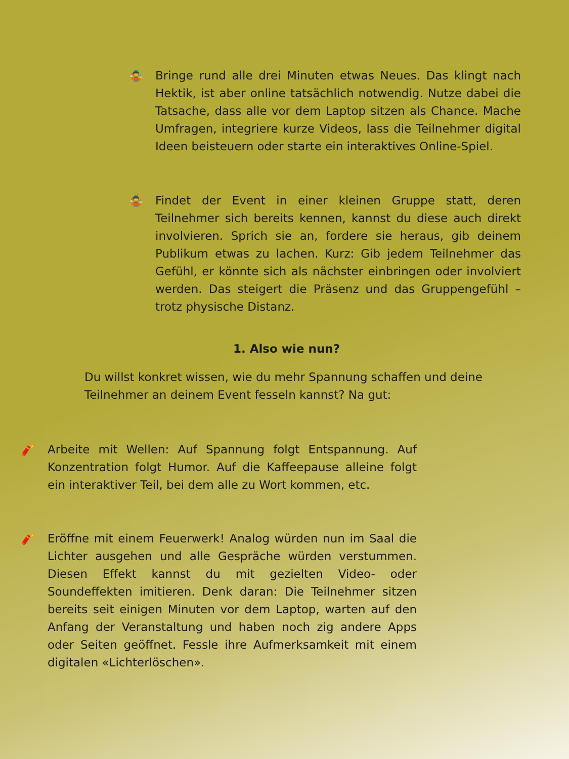🤹 Bringe rund alle drei Minuten etwas Neues. Das klingt nach Hektik, ist aber online tatsächlich notwendig. Nutze dabei die Tatsache, dass alle vor dem Laptop sitzen als Chance. Mache Umfragen, integriere kurze Videos, lass die Teilnehmer digital Ideen beisteuern oder starte ein interaktives Online-Spiel.
🤹 Findet der Event in einer kleinen Gruppe statt, deren Teilnehmer sich bereits kennen, kannst du diese auch direkt involvieren. Sprich sie an, fordere sie heraus, gib deinem Publikum etwas zu lachen. Kurz: Gib jedem Teilnehmer das Gefühl, er könnte sich als nächster einbringen oder involviert werden. Das steigert die Präsenz und das Gruppengefühl – trotz physische Distanz.
1. Also wie nun?
Du willst konkret wissen, wie du mehr Spannung schaffen und deine Teilnehmer an deinem Event fesseln kannst? Na gut:
🧨 Arbeite mit Wellen: Auf Spannung folgt Entspannung. Auf Konzentration folgt Humor. Auf die Kaffeepause alleine folgt ein interaktiver Teil, bei dem alle zu Wort kommen, etc.
🧨 Eröffne mit einem Feuerwerk! Analog würden nun im Saal die Lichter ausgehen und alle Gespräche würden verstummen. Diesen Effekt kannst du mit gezielten Video- oder Soundeffekten imitieren. Denk daran: Die Teilnehmer sitzen bereits seit einigen Minuten vor dem Laptop, warten auf den Anfang der Veranstaltung und haben noch zig andere Apps oder Seiten geöffnet. Fessle ihre Aufmerksamkeit mit einem digitalen «Lichterlöschen».